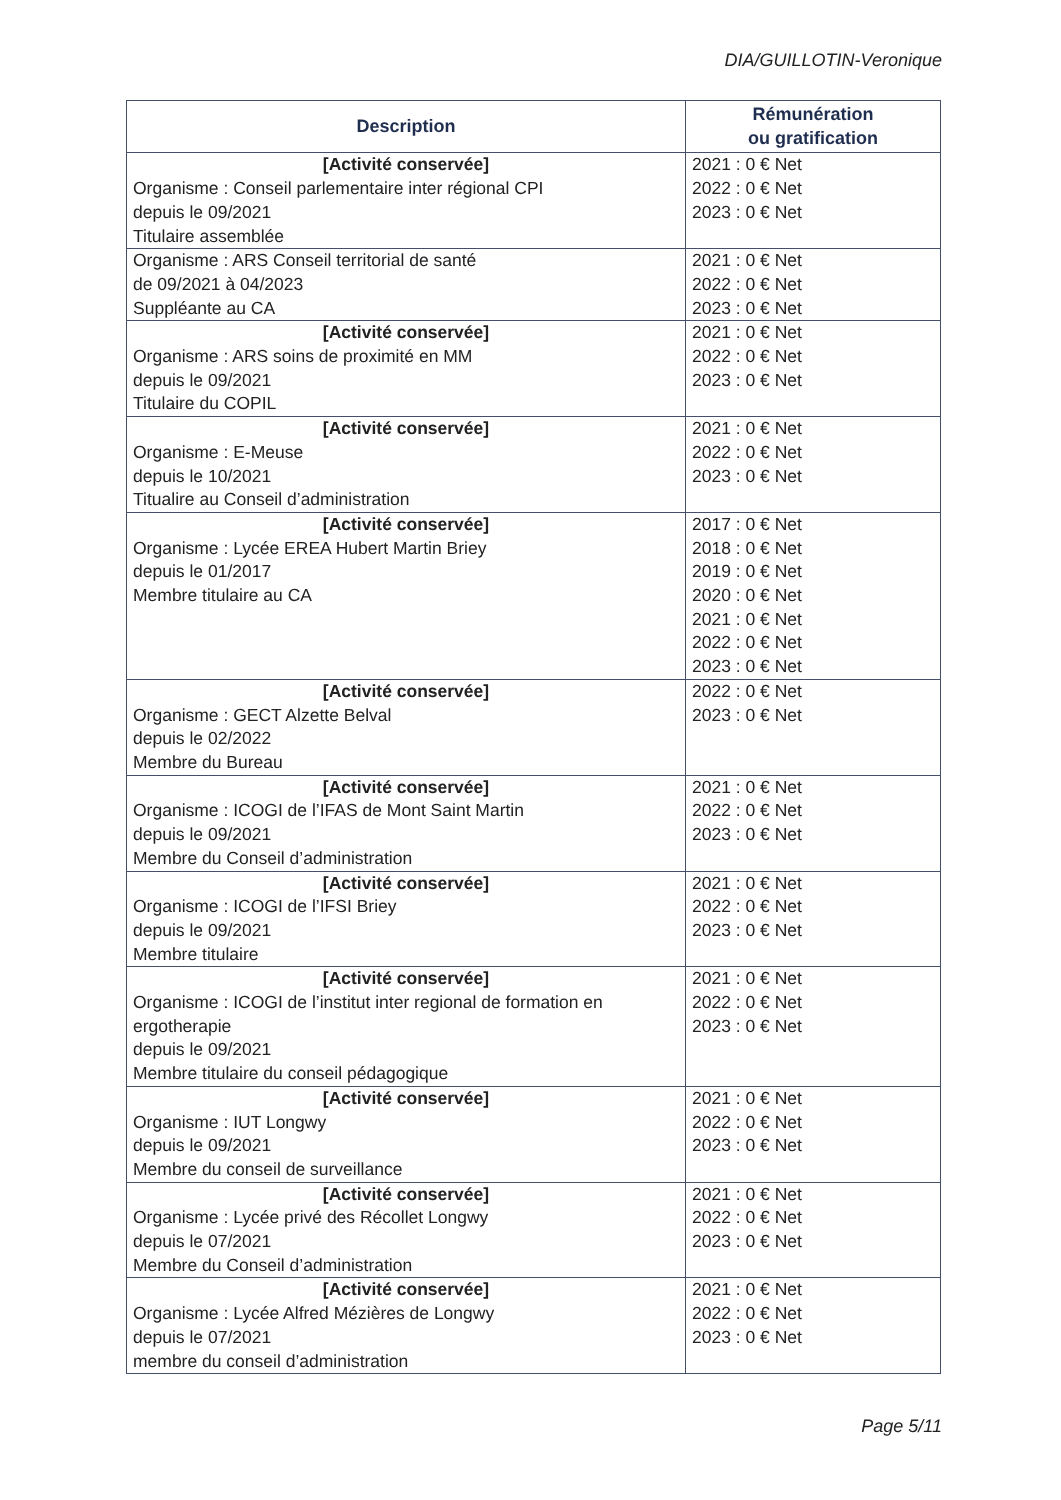DIA/GUILLOTIN-Veronique
| Description | Rémunération ou gratification |
| --- | --- |
| [Activité conservée] Organisme : Conseil parlementaire inter régional CPI depuis le 09/2021 Titulaire assemblée | 2021 : 0 € Net 2022 : 0 € Net 2023 : 0 € Net |
| Organisme : ARS Conseil territorial de santé de 09/2021 à 04/2023 Suppléante au CA | 2021 : 0 € Net 2022 : 0 € Net 2023 : 0 € Net |
| [Activité conservée] Organisme : ARS soins de proximité en MM depuis le 09/2021 Titulaire du COPIL | 2021 : 0 € Net 2022 : 0 € Net 2023 : 0 € Net |
| [Activité conservée] Organisme : E-Meuse depuis le 10/2021 Titualire au Conseil d’administration | 2021 : 0 € Net 2022 : 0 € Net 2023 : 0 € Net |
| [Activité conservée] Organisme : Lycée EREA Hubert Martin Briey depuis le 01/2017 Membre titulaire au CA | 2017 : 0 € Net 2018 : 0 € Net 2019 : 0 € Net 2020 : 0 € Net 2021 : 0 € Net 2022 : 0 € Net 2023 : 0 € Net |
| [Activité conservée] Organisme : GECT Alzette Belval depuis le 02/2022 Membre du Bureau | 2022 : 0 € Net 2023 : 0 € Net |
| [Activité conservée] Organisme : ICOGI de l’IFAS de Mont Saint Martin depuis le 09/2021 Membre du Conseil d’administration | 2021 : 0 € Net 2022 : 0 € Net 2023 : 0 € Net |
| [Activité conservée] Organisme : ICOGI de l’IFSI Briey depuis le 09/2021 Membre titulaire | 2021 : 0 € Net 2022 : 0 € Net 2023 : 0 € Net |
| [Activité conservée] Organisme : ICOGI de l’institut inter regional de formation en ergotherapie depuis le 09/2021 Membre titulaire du conseil pédagogique | 2021 : 0 € Net 2022 : 0 € Net 2023 : 0 € Net |
| [Activité conservée] Organisme : IUT Longwy depuis le 09/2021 Membre du conseil de surveillance | 2021 : 0 € Net 2022 : 0 € Net 2023 : 0 € Net |
| [Activité conservée] Organisme : Lycée privé des Récollet Longwy depuis le 07/2021 Membre du Conseil d’administration | 2021 : 0 € Net 2022 : 0 € Net 2023 : 0 € Net |
| [Activité conservée] Organisme : Lycée Alfred Mézières de Longwy depuis le 07/2021 membre du conseil d’administration | 2021 : 0 € Net 2022 : 0 € Net 2023 : 0 € Net |
Page 5/11